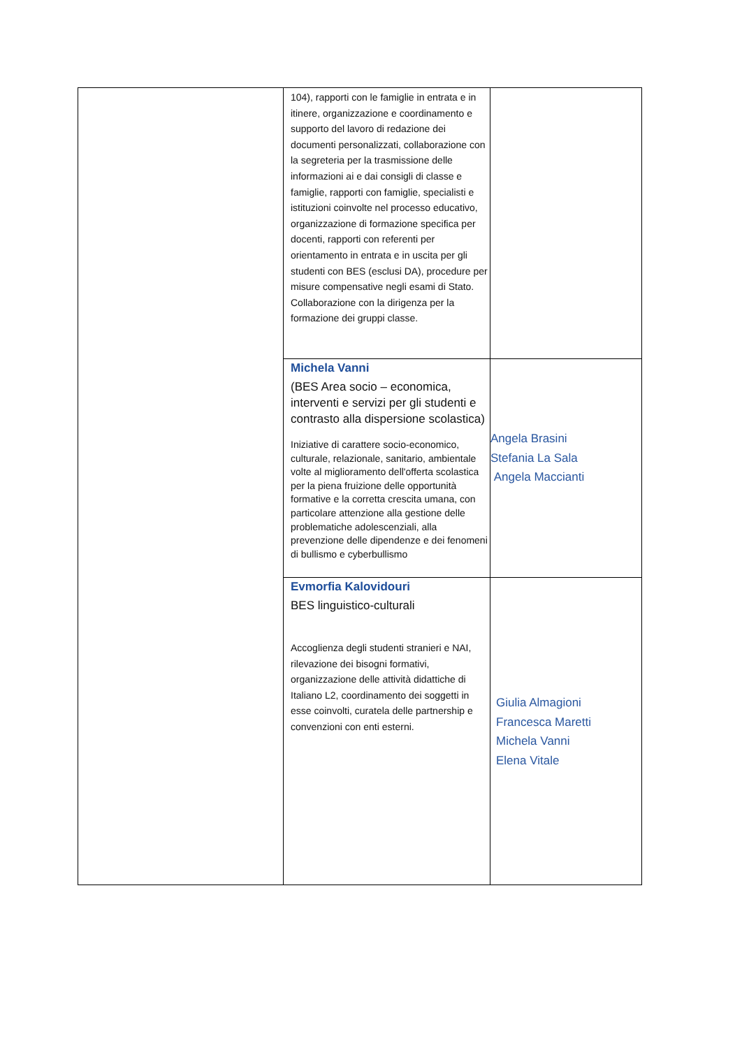| | 104), rapporti con le famiglie in entrata e in itinere, organizzazione e coordinamento e supporto del lavoro di redazione dei documenti personalizzati, collaborazione con la segreteria per la trasmissione delle informazioni ai e dai consigli di classe e famiglie, rapporti con famiglie, specialisti e istituzioni coinvolte nel processo educativo, organizzazione di formazione specifica per docenti, rapporti con referenti per orientamento in entrata e in uscita per gli studenti con BES (esclusi DA), procedure per misure compensative negli esami di Stato. Collaborazione con la dirigenza per la formazione dei gruppi classe. | |
| | Michela Vanni (BES Area socio – economica, interventi e servizi per gli studenti e contrasto alla dispersione scolastica) Iniziative di carattere socio-economico, culturale, relazionale, sanitario, ambientale volte al miglioramento dell'offerta scolastica per la piena fruizione delle opportunità formative e la corretta crescita umana, con particolare attenzione alla gestione delle problematiche adolescenziali, alla prevenzione delle dipendenze e dei fenomeni di bullismo e cyberbullismo | Angela Brasini Stefania La Sala Angela Maccianti |
| | Evmorfia Kalovidouri BES linguistico-culturali Accoglienza degli studenti stranieri e NAI, rilevazione dei bisogni formativi, organizzazione delle attività didattiche di Italiano L2, coordinamento dei soggetti in esse coinvolti, curatela delle partnership e convenzioni con enti esterni. | Giulia Almagioni Francesca Maretti Michela Vanni Elena Vitale |